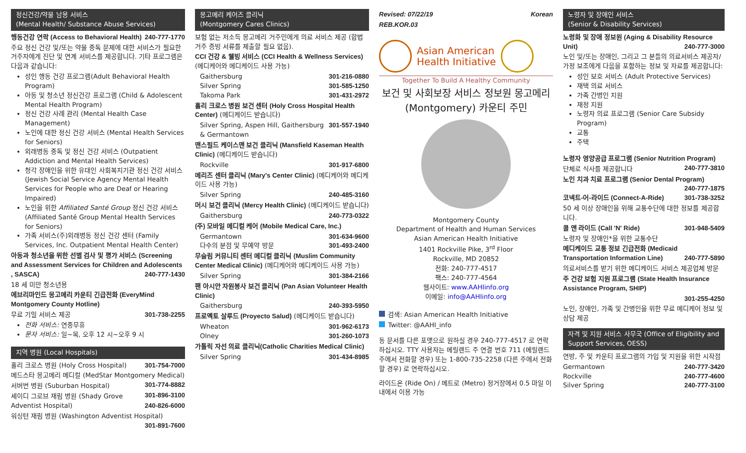정신건강/약물 남용 서비스
(Mental Health/ Substance Abuse Services)
행동건강 연락 (Access to Behavioral Health) 240-777-1770
주요 정신 건강 및/또는 약물 중독 문제에 대한 서비스가 필요한 거주자에게 진단 및 연계 서비스를 제공합니다. 기타 프로그램은 다음과 같습니다:
성인 행동 건강 프로그램(Adult Behavioral Health Program)
아동 및 청소년 정신건강 프로그램 (Child & Adolescent Mental Health Program)
정신 건강 사례 관리 (Mental Health Case Management)
노인에 대한 정신 건강 서비스 (Mental Health Services for Seniors)
외래병동 중독 및 정신 건강 서비스 (Outpatient Addiction and Mental Health Services)
청각 장애인을 위한 유대인 사회복지기관 정신 건강 서비스 (Jewish Social Service Agency Mental Health Services for People who are Deaf or Hearing Impaired)
노인을 위한 Affiliated Santé Group 정신 건강 서비스 (Affiliated Santé Group Mental Health Services for Seniors)
가족 서비스(주)외래병동 정신 건강 센터 (Family Services, Inc. Outpatient Mental Health Center)
아동과 청소년을 위한 선별 검사 및 평가 서비스 (Screening and Assessment Services for Children and Adolescents , SASCA) 240-777-1430
18 세 미만 청소년용
에브리마인드 몽고메리 카운티 긴급전화 (EveryMind Montgomery County Hotline)
무료 기밀 서비스 제공 301-738-2255
전화 서비스: 연중무휴
문자 서비스: 일~목, 오후 12 시~오후 9 시
지역 병원 (Local Hospitals)
홀리 크로스 병원 (Holy Cross Hospital) 301-754-7000
메드스타 몽고메리 메디컬 (MedStar Montgomery Medical) 301-774-8882
서버번 병원 (Suburban Hospital) 301-896-3100
셰이디 그로브 재림 병원 (Shady Grove Adventist Hospital) 240-826-6000
워싱턴 재림 병원 (Washington Adventist Hospital) 301-891-7600
몽고메리 케어즈 클리닉
(Montgomery Cares Clinics)
보험 없는 저소득 몽고메리 거주민에게 의료 서비스 제공 (합법 거주 증빙 서류를 제출할 필요 없음).
CCI 건강 & 웰빙 서비스 (CCI Health & Wellness Services) (메디케어와 메디케이드 사용 가능)
Gaithersburg 301-216-0880
Silver Spring 301-585-1250
Takoma Park 301-431-2972
홀리 크로스 병원 보건 센터 (Holy Cross Hospital Health Center) (메디케이드 받습니다)
Silver Spring, Aspen Hill, Gaithersburg & Germantown 301-557-1940
맨스필드 케이스맨 보건 클리닉 (Mansfield Kaseman Health Clinic) (메디케이드 받습니다)
Rockville 301-917-6800
메리즈 센터 클리닉 (Mary's Center Clinic) (메디케어와 메디케이드 사용 가능)
Silver Spring 240-485-3160
머시 보건 클리닉 (Mercy Health Clinic) (메디케이드 받습니다)
Gaithersburg 240-773-0322
(주) 모바일 메디컬 케어 (Mobile Medical Care, Inc.)
Germantown 301-634-9600
다수의 분점 및 무예약 방문 301-493-2400
무슬림 커뮤니티 센터 메디컬 클리닉 (Muslim Community Center Medical Clinic) (메디케어와 메디케이드 사용 가능)
Silver Spring 301-384-2166
팬 아시안 자원봉사 보건 클리닉 (Pan Asian Volunteer Health Clinic)
Gaithersburg 240-393-5950
프로옉토 살루드 (Proyecto Salud) (메디케이드 받습니다)
Wheaton 301-962-6173
Olney 301-260-1073
가톨릭 자선 의료 클리닉(Catholic Charities Medical Clinic)
Silver Spring 301-434-8985
Revised: 07/22/19 Korean
REB.KOR.03
Asian American
Health Initiative
Together To Build A Healthy Community
보건 및 사회보장 서비스 정보원 몽고메리 (Montgomery) 카운티 주민
Montgomery County
Department of Health and Human Services
Asian American Health Initiative
1401 Rockville Pike, 3<sup>rd</sup> Floor
Rockville, MD 20852
전화: 240-777-4517
팩스: 240-777-4564
웹사이트: www.AAHIinfo.org
이메일: info@AAHIinfo.org
검색: Asian American Health Initiative
Twitter: @AAHI_info
동 문서를 다른 포맷으로 원하실 경우 240-777-4517 로 연락하십시오. TTY 사용자는 메릴랜드 주 연결 번호 711 (메릴랜드 주에서 전화할 경우) 또는 1-800-735-2258 (다른 주에서 전화할 경우) 로 연락하십시오.
라이드온 (Ride On) / 메트로 (Metro) 정거장에서 0.5 마일 이내에서 이용 가능
노령자 및 장애인 서비스
(Senior & Disability Services)
노령화 및 장애 정보원 (Aging & Disability Resource Unit) 240-777-3000
노인 및/또는 장애인, 그리고 그 분들의 의료서비스 제공자/가정 보조에게 다음을 포함하는 정보 및 자료를 제공합니다:
성인 보호 서비스 (Adult Protective Services)
재택 의료 서비스
가족 간병인 지원
재정 지원
노령자 의료 프로그램 (Senior Care Subsidy Program)
교통
주택
노령자 영양공급 프로그램 (Senior Nutrition Program) 240-777-3810
단체로 식사를 제공합니다
노인 치과 치료 프로그램 (Senior Dental Program) 240-777-1875
코넥트-어-라이드 (Connect-A-Ride) 301-738-3252
50 세 이상 장애인을 위해 교통수단에 대한 정보를 제공합니다.
콜 앤 라이드 (Call 'N' Ride) 301-948-5409
노령자 및 장애인*을 위한 교통수단
메디케이드 교통 정보 긴급전화 (Medicaid Transportation Information Line) 240-777-5890
의료서비스를 받기 위한 메디케이드 서비스 제공업체 방문
주 건강 보험 지원 프로그램 (State Health Insurance Assistance Program, SHIP)
301-255-4250
노인, 장애인, 가족 및 간병인을 위한 무료 메디케어 정보 및 상담 제공
자격 및 지원 서비스 사무국 (Office of Eligibility and Support Services, OESS)
연방, 주 및 카운티 프로그램의 가입 및 지원을 위한 시작점
Germantown 240-777-3420
Rockville 240-777-4600
Silver Spring 240-777-3100